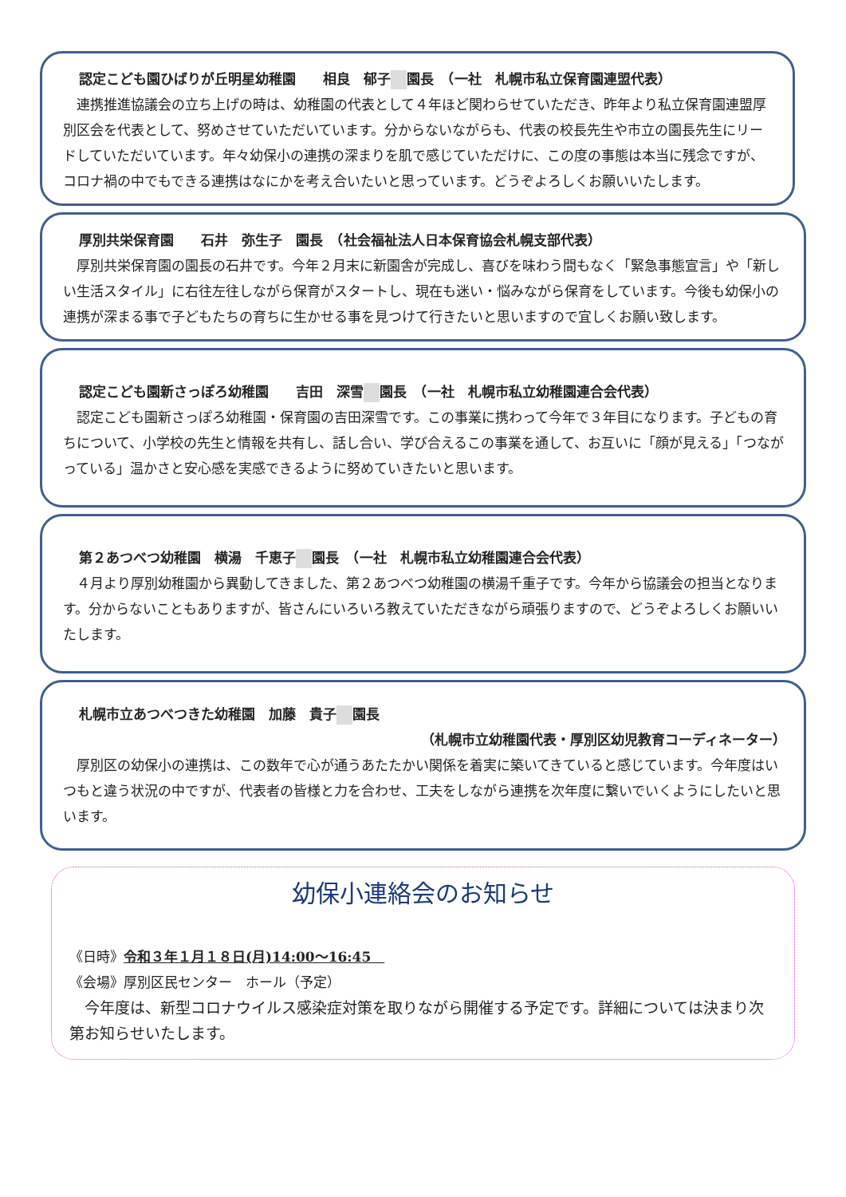認定こども園ひばりが丘明星幼稚園　　相良　郁子 園長　（一社　札幌市私立保育園連盟代表）
連携推進協議会の立ち上げの時は、幼稚園の代表として４年ほど関わらせていただき、昨年より私立保育園連盟厚別区会を代表として、努めさせていただいています。分からないながらも、代表の校長先生や市立の園長先生にリードしていただいています。年々幼保小の連携の深まりを肌で感じていただけに、この度の事態は本当に残念ですが、コロナ禍の中でもできる連携はなにかを考え合いたいと思っています。どうぞよろしくお願いいたします。
厚別共栄保育園　　石井　弥生子　園長　（社会福祉法人日本保育協会札幌支部代表）
厚別共栄保育園の園長の石井です。今年２月末に新園舎が完成し、喜びを味わう間もなく「緊急事態宣言」や「新しい生活スタイル」に右往左往しながら保育がスタートし、現在も迷い・悩みながら保育をしています。今後も幼保小の連携が深まる事で子どもたちの育ちに生かせる事を見つけて行きたいと思いますので宜しくお願い致します。
認定こども園新さっぽろ幼稚園　　吉田　深雪 園長　（一社　札幌市私立幼稚園連合会代表）
認定こども園新さっぽろ幼稚園・保育園の吉田深雪です。この事業に携わって今年で３年目になります。子どもの育ちについて、小学校の先生と情報を共有し、話し合い、学び合えるこの事業を通して、お互いに「顔が見える」「つながっている」温かさと安心感を実感できるように努めていきたいと思います。
第２あつべつ幼稚園　横湯　千恵子 園長　（一社　札幌市私立幼稚園連合会代表）
４月より厚別幼稚園から異動してきました、第２あつべつ幼稚園の横湯千重子です。今年から協議会の担当となります。分からないこともありますが、皆さんにいろいろ教えていただきながら頑張りますので、どうぞよろしくお願いいたします。
札幌市立あつべつきた幼稚園　加藤　貴子 園長
（札幌市立幼稚園代表・厚別区幼児教育コーディネーター）
厚別区の幼保小の連携は、この数年で心が通うあたたかい関係を着実に築いてきていると感じています。今年度はいつもと違う状況の中ですが、代表者の皆様と力を合わせ、工夫をしながら連携を次年度に繋いでいくようにしたいと思います。
幼保小連絡会のお知らせ
《日時》令和３年１月１８日(月)14:00～16:45　
《会場》厚別区民センター　ホール（予定）
今年度は、新型コロナウイルス感染症対策を取りながら開催する予定です。詳細については決まり次第お知らせいたします。